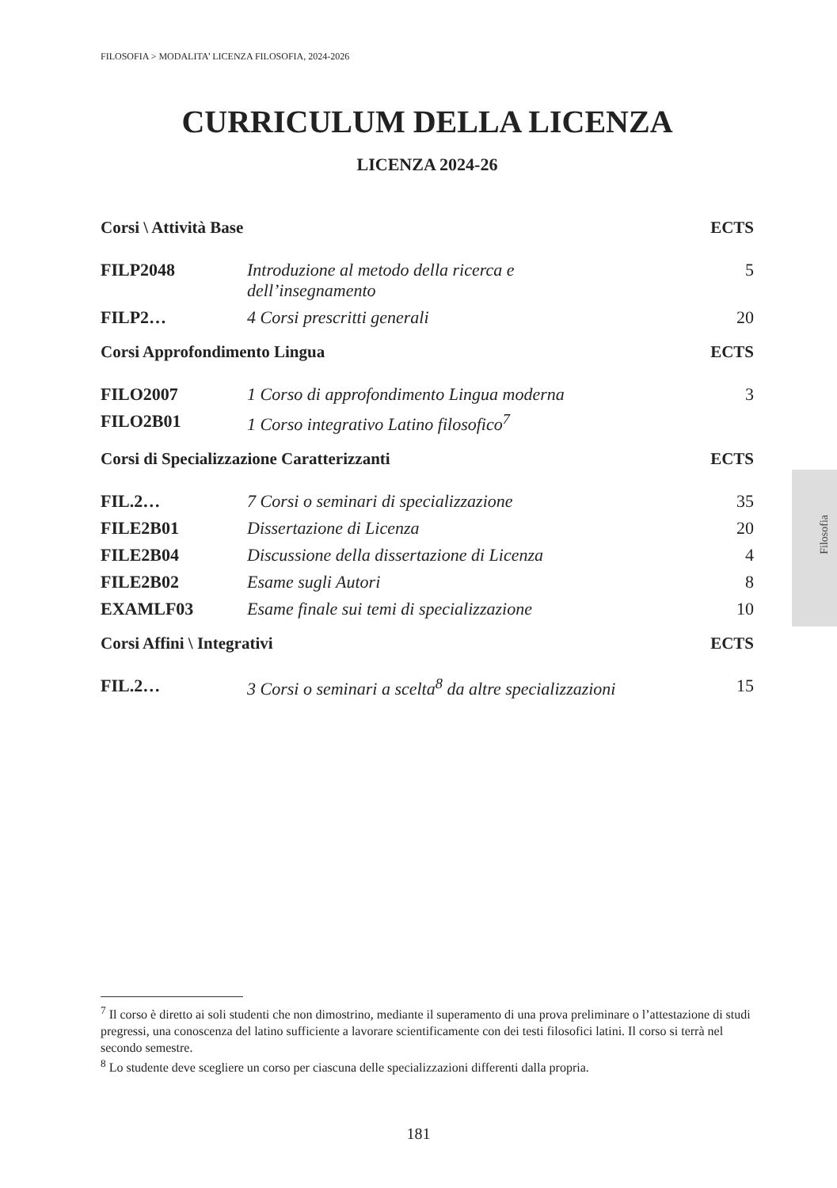FILOSOFIA > MODALITA’ LICENZA FILOSOFIA, 2024-2026
Filosofia
CURRICULUM DELLA LICENZA
LICENZA 2024-26
| Corsi \ Attività Base | | ECTS |
| --- | --- | --- |
| FILP2048 | Introduzione al metodo della ricerca e dell’insegnamento | 5 |
| FILP2… | 4 Corsi prescritti generali | 20 |
| Corsi Approfondimento Lingua | | ECTS |
| FILO2007 | 1 Corso di approfondimento Lingua moderna | 3 |
| FILO2B01 | 1 Corso integrativo Latino filosofico<sup>7</sup> | |
| Corsi di Specializzazione Caratterizzanti | | ECTS |
| FIL.2… | 7 Corsi o seminari di specializzazione | 35 |
| FILE2B01 | Dissertazione di Licenza | 20 |
| FILE2B04 | Discussione della dissertazione di Licenza | 4 |
| FILE2B02 | Esame sugli Autori | 8 |
| EXAMLF03 | Esame finale sui temi di specializzazione | 10 |
| Corsi Affini \ Integrativi | | ECTS |
| FIL.2… | 3 Corsi o seminari a scelta<sup>8</sup> da altre specializzazioni | 15 |
<sup>7</sup> Il corso è diretto ai soli studenti che non dimostrino, mediante il superamento di una prova preliminare o l’attestazione di studi pregressi, una conoscenza del latino sufficiente a lavorare scientificamente con dei testi filosofici latini. Il corso si terrà nel secondo semestre.
<sup>8</sup> Lo studente deve scegliere un corso per ciascuna delle specializzazioni differenti dalla propria.
181